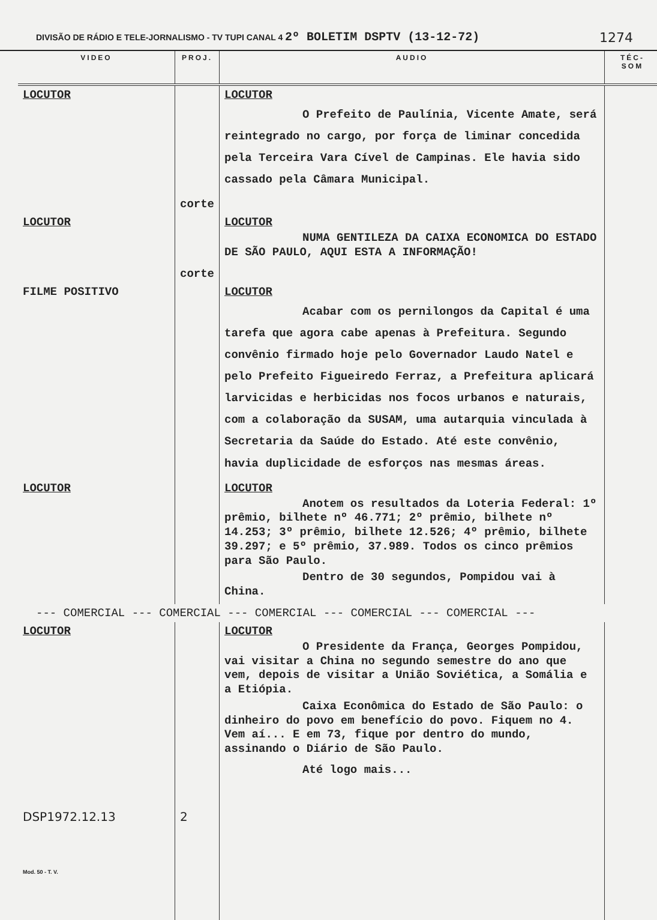DIVISÃO DE RÁDIO E TELE-JORNALISMO - TV TUPI CANAL 4 2º BOLETIM DSPTV (13-12-72) 1274
| VIDEO | PROJ. | AUDIO | TÉC-SOM |
| --- | --- | --- | --- |
| LOCUTOR | | LOCUTOR O Prefeito de Paulínia, Vicente Amate, será reintegrado no cargo, por força de liminar concedida pela Terceira Vara Cível de Campinas. Ele havia sido cassado pela Câmara Municipal. | |
| | corte | | |
| LOCUTOR | | LOCUTOR NUMA GENTILEZA DA CAIXA ECONOMICA DO ESTADO DE SÃO PAULO, AQUI ESTA A INFORMAÇÃO! | |
| | corte | | |
| FILME POSITIVO | | LOCUTOR Acabar com os pernilongos da Capital é uma tarefa que agora cabe apenas à Prefeitura. Segundo convênio firmado hoje pelo Governador Laudo Natel e pelo Prefeito Figueiredo Ferraz, a Prefeitura aplicará larvicidas e herbicidas nos focos urbanos e naturais, com a colaboração da SUSAM, uma autarquia vinculada à Secretaria da Saúde do Estado. Até este convênio, havia duplicidade de esforços nas mesmas áreas. | |
| LOCUTOR | | LOCUTOR Anotem os resultados da Loteria Federal: 1º prêmio, bilhete nº 46.771; 2º prêmio, bilhete nº 14.253; 3º prêmio, bilhete 12.526; 4º prêmio, bilhete 39.297; e 5º prêmio, 37.989. Todos os cinco prêmios para São Paulo. Dentro de 30 segundos, Pompidou vai à China. | |
| --- COMERCIAL --- COMERCIAL --- COMERCIAL --- COMERCIAL --- COMERCIAL --- | | | |
| LOCUTOR | | LOCUTOR O Presidente da França, Georges Pompidou, vai visitar a China no segundo semestre do ano que vem, depois de visitar a União Soviética, a Somália e a Etiópia. Caixa Econômica do Estado de São Paulo: o dinheiro do povo em benefício do povo. Fiquem no 4. Vem aí... E em 73, fique por dentro do mundo, assinando o Diário de São Paulo. Até logo mais... | |
| DSP1972.12.13 Mod. 50 - T. V. | 2 | | |